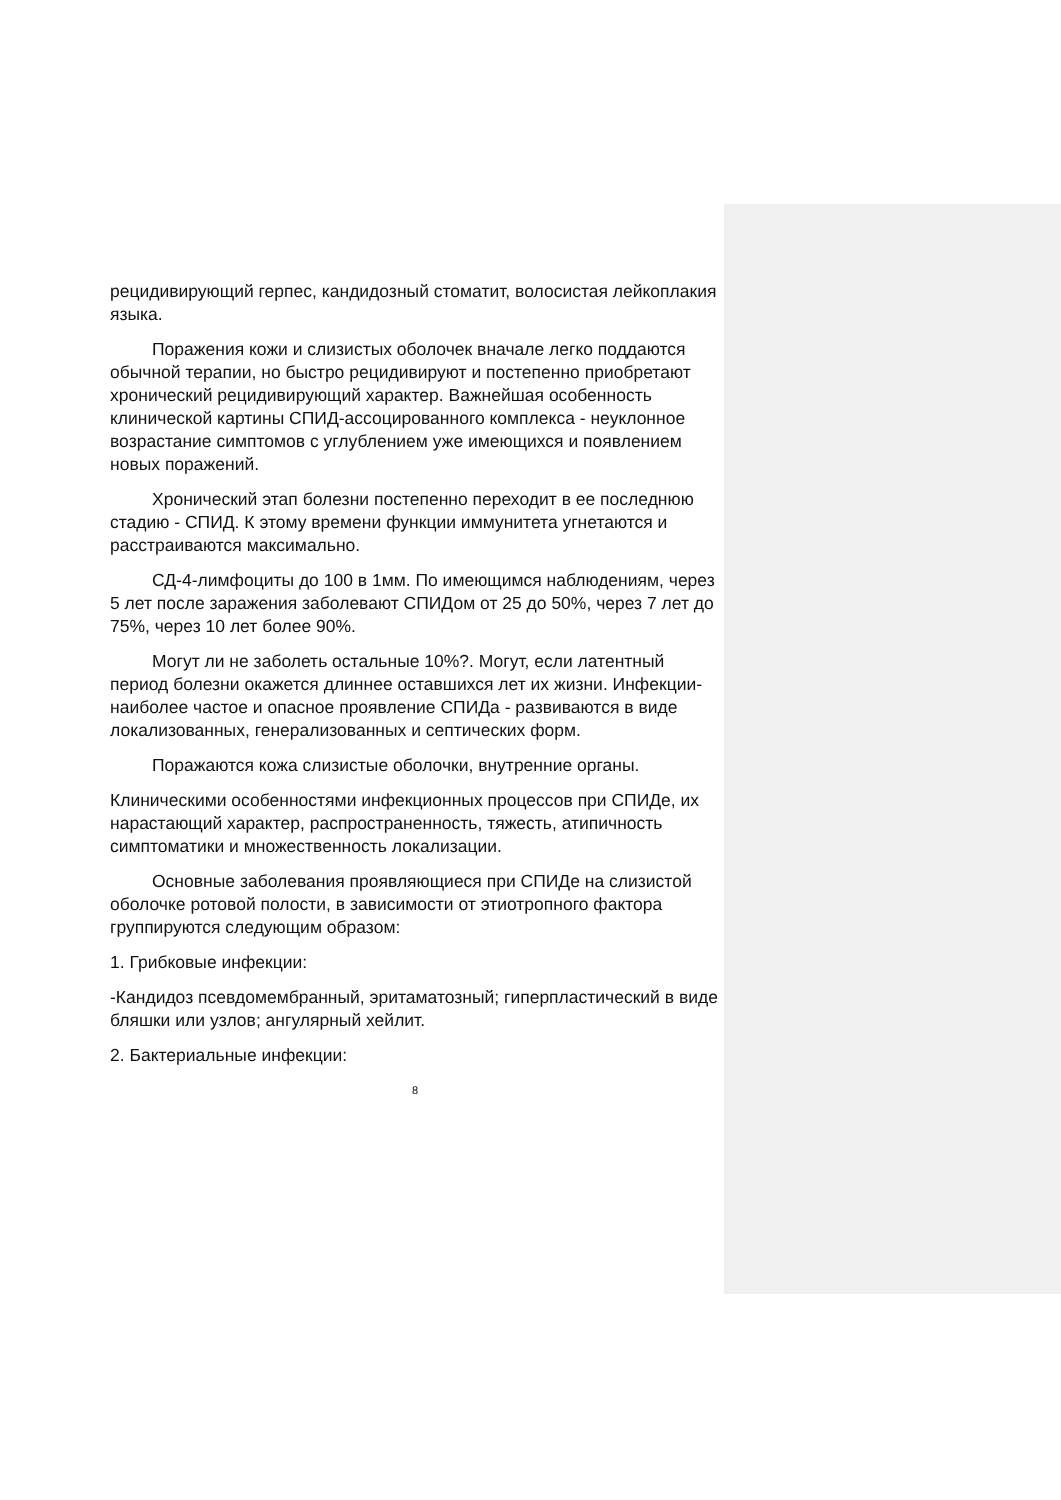рецидивирующий герпес, кандидозный стоматит, волосистая лейкоплакия языка.
Поражения кожи и слизистых оболочек вначале легко поддаются обычной терапии, но быстро рецидивируют и постепенно приобретают хронический рецидивирующий характер. Важнейшая особенность клинической картины СПИД-ассоцированного комплекса - неуклонное возрастание симптомов с углублением уже имеющихся и появлением новых поражений.
Хронический этап болезни постепенно переходит в ее последнюю стадию - СПИД. К этому времени функции иммунитета угнетаются и расстраиваются максимально.
СД-4-лимфоциты до 100 в 1мм. По имеющимся наблюдениям, через 5 лет после заражения заболевают СПИДом от 25 до 50%, через 7 лет до 75%, через 10 лет более 90%.
Могут ли не заболеть остальные 10%?. Могут, если латентный период болезни окажется длиннее оставшихся лет их жизни. Инфекции- наиболее частое и опасное проявление СПИДа - развиваются в виде локализованных, генерализованных и септических форм.
Поражаются кожа слизистые оболочки, внутренние органы.
Клиническими особенностями инфекционных процессов при СПИДе, их нарастающий характер, распространенность, тяжесть, атипичность симптоматики и множественность локализации.
Основные заболевания проявляющиеся при СПИДе на слизистой оболочке ротовой полости, в зависимости от этиотропного фактора группируются следующим образом:
1. Грибковые инфекции:
-Кандидоз псевдомембранный, эритаматозный; гиперпластический в виде бляшки или узлов; ангулярный хейлит.
2. Бактериальные инфекции:
8